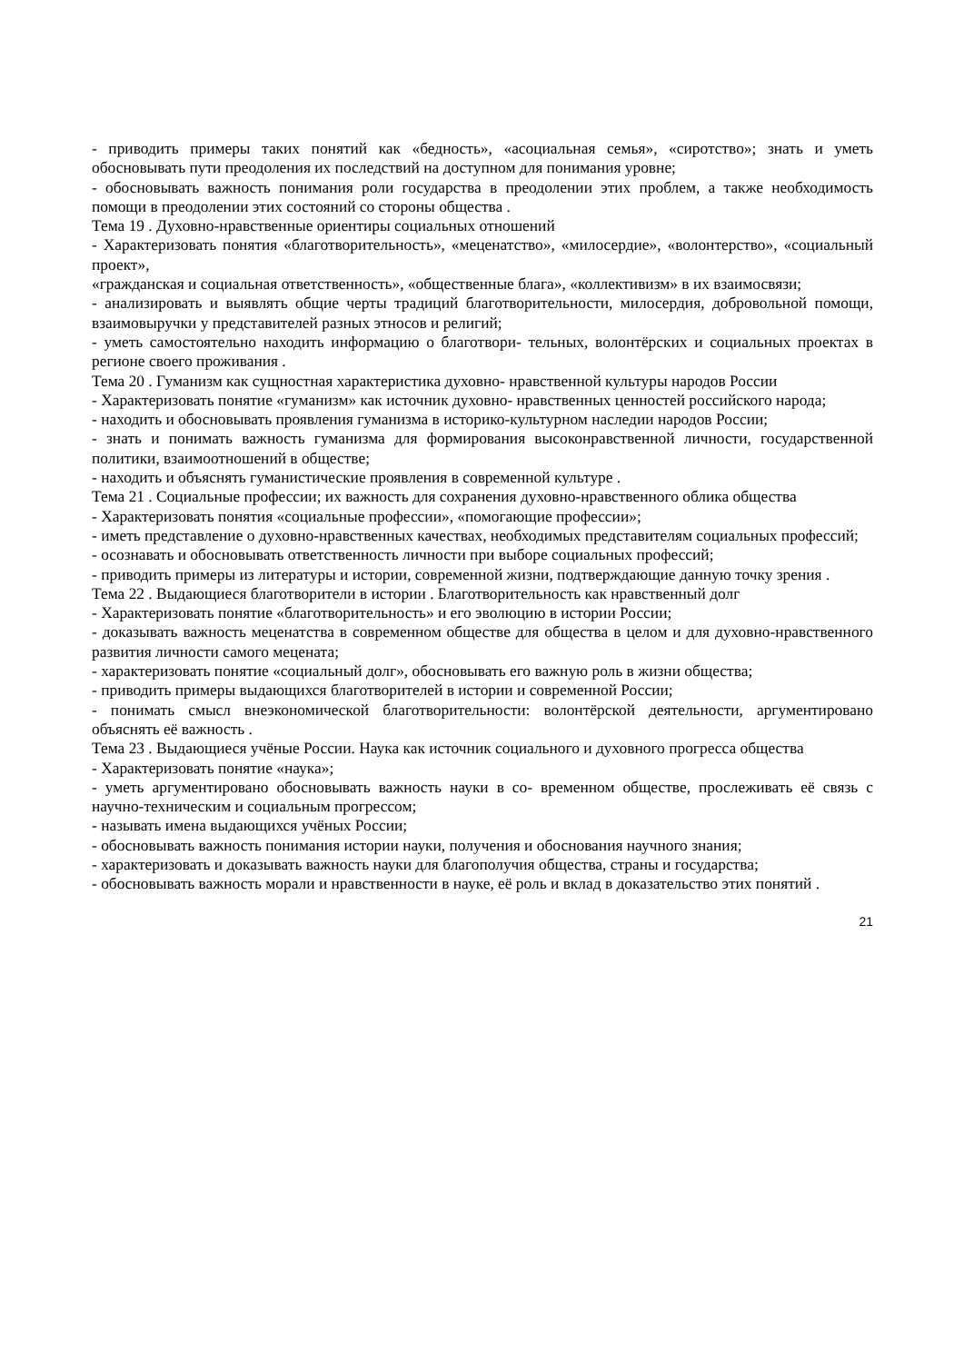- приводить примеры таких понятий как «бедность», «асоциальная семья», «сиротство»; знать и уметь обосновывать пути преодоления их последствий на доступном для понимания уровне;
- обосновывать важность понимания роли государства в преодолении этих проблем, а также необходимость помощи в преодолении этих состояний со стороны общества .
Тема 19 . Духовно-нравственные ориентиры социальных отношений
- Характеризовать понятия «благотворительность», «меценатство», «милосердие», «волонтерство», «социальный проект»,
«гражданская и социальная ответственность», «общественные блага», «коллективизм» в их взаимосвязи;
- анализировать и выявлять общие черты традиций благотворительности, милосердия, добровольной помощи, взаимовыручки у представителей разных этносов и религий;
- уметь самостоятельно находить информацию о благотвори- тельных, волонтёрских и социальных проектах в регионе своего проживания .
Тема 20 . Гуманизм как сущностная характеристика духовно- нравственной культуры народов России
- Характеризовать понятие «гуманизм» как источник духовно- нравственных ценностей российского народа;
- находить и обосновывать проявления гуманизма в историко-культурном наследии народов России;
- знать и понимать важность гуманизма для формирования высоконравственной личности, государственной политики, взаимоотношений в обществе;
- находить и объяснять гуманистические проявления в современной культуре .
Тема 21 . Социальные профессии; их важность для сохранения духовно-нравственного облика общества
- Характеризовать понятия «социальные профессии», «помогающие профессии»;
- иметь представление о духовно-нравственных качествах, необходимых представителям социальных профессий;
- осознавать и обосновывать ответственность личности при выборе социальных профессий;
- приводить примеры из литературы и истории, современной жизни, подтверждающие данную точку зрения .
Тема 22 . Выдающиеся благотворители в истории . Благотворительность как нравственный долг
- Характеризовать понятие «благотворительность» и его эволюцию в истории России;
- доказывать важность меценатства в современном обществе для общества в целом и для духовно-нравственного развития личности самого мецената;
- характеризовать понятие «социальный долг», обосновывать его важную роль в жизни общества;
- приводить примеры выдающихся благотворителей в истории и современной России;
- понимать смысл внеэкономической благотворительности: волонтёрской деятельности, аргументировано объяснять её важность .
Тема 23 . Выдающиеся учёные России. Наука как источник социального и духовного прогресса общества
- Характеризовать понятие «наука»;
- уметь аргументировано обосновывать важность науки в со- временном обществе, прослеживать её связь с научно-техническим и социальным прогрессом;
- называть имена выдающихся учёных России;
- обосновывать важность понимания истории науки, получения и обоснования научного знания;
- характеризовать и доказывать важность науки для благополучия общества, страны и государства;
- обосновывать важность морали и нравственности в науке, её роль и вклад в доказательство этих понятий .
21